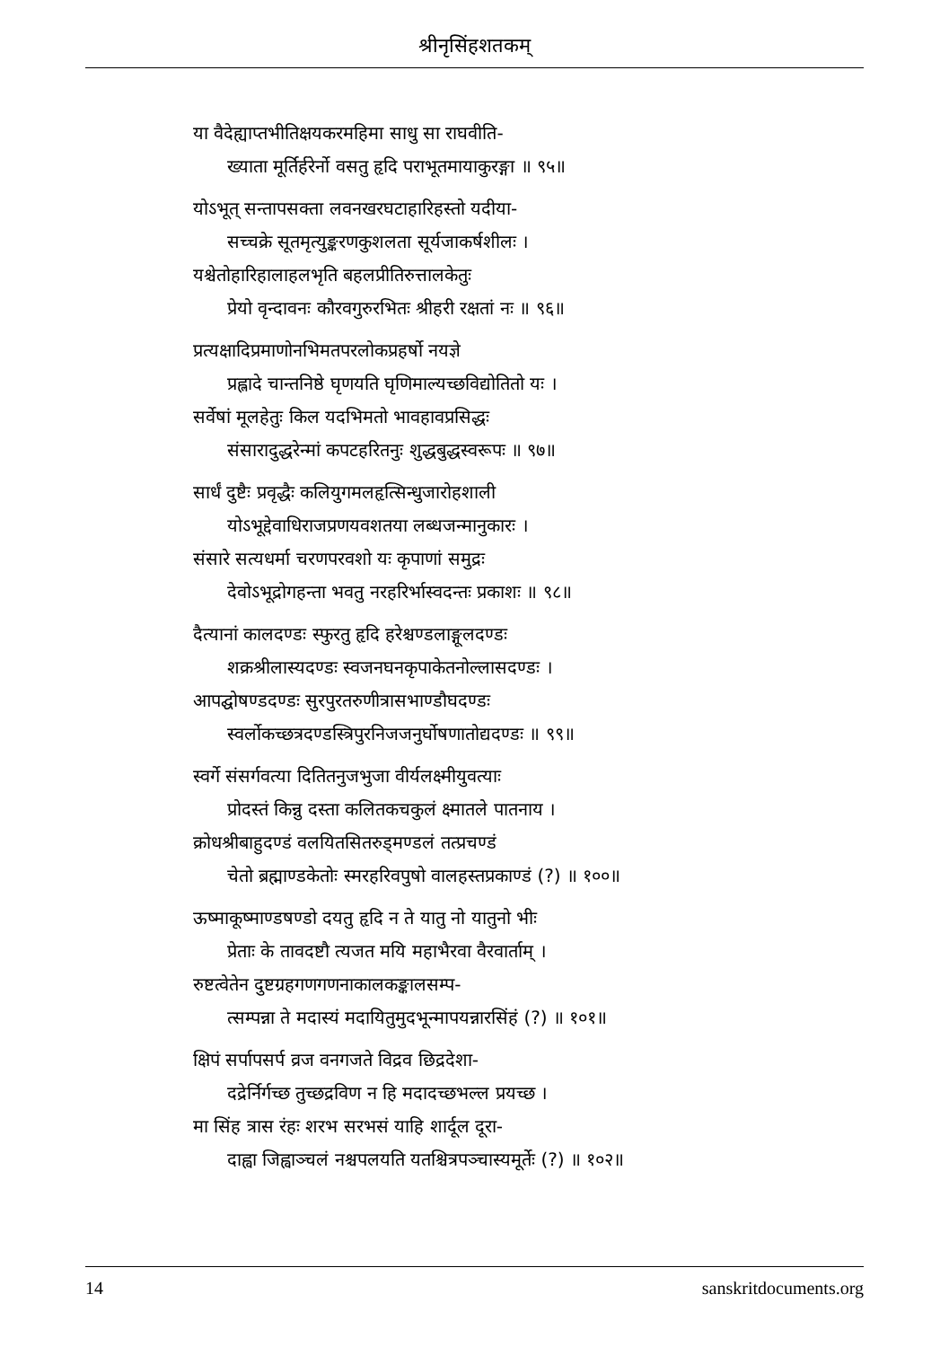श्रीनृसिंहशतकम्
या वैदेह्याप्तभीतिक्षयकरमहिमा साधु सा राघवीति-
ख्याता मूर्तिर्हरेर्नो वसतु हृदि पराभूतमायाकुरङ्गा ॥ ९५॥
योऽभूत् सन्तापसक्ता लवनखरघटाहारिहस्तो यदीया-
सच्चक्रे सूतमृत्युङ्करणकुशलता सूर्यजाकर्षशीलः ।
यश्चेतोहारिहालाहलभृति बहलप्रीतिरुत्तालकेतुः
प्रेयो वृन्दावनः कौरवगुरुरभितः श्रीहरी रक्षतां नः ॥ ९६॥
प्रत्यक्षादिप्रमाणोनभिमतपरलोकप्रहर्षो नयज्ञे
प्रह्लादे चान्तनिष्ठे घृणयति घृणिमाल्यच्छविद्योतितो यः ।
सर्वेषां मूलहेतुः किल यदभिमतो भावहावप्रसिद्धः
संसारादुद्धरेन्मां कपटहरितनुः शुद्धबुद्धस्वरूपः ॥ ९७॥
सार्धं दुष्टैः प्रवृद्धैः कलियुगमलहृत्सिन्धुजारोहशाली
योऽभूद्देवाधिराजप्रणयवशतया लब्धजन्मानुकारः ।
संसारे सत्यधर्मा चरणपरवशो यः कृपाणां समुद्रः
देवोऽभूद्रोगहन्ता भवतु नरहरिर्भास्वदन्तः प्रकाशः ॥ ९८॥
दैत्यानां कालदण्डः स्फुरतु हृदि हरेश्चण्डलाङ्गूलदण्डः
शक्रश्रीलास्यदण्डः स्वजनघनकृपाकेतनोल्लासदण्डः ।
आपद्घोषण्डदण्डः सुरपुरतरुणीत्रासभाण्डौघदण्डः
स्वर्लोकच्छत्रदण्डस्त्रिपुरनिजजनुर्घोषणातोद्यदण्डः ॥ ९९॥
स्वर्गे संसर्गवत्या दितितनुजभुजा वीर्यलक्ष्मीयुवत्याः
प्रोदस्तं किन्नु दस्ता कलितकचकुलं क्ष्मातले पातनाय ।
क्रोधश्रीबाहुदण्डं वलयितसितरुड्मण्डलं तत्प्रचण्डं
चेतो ब्रह्माण्डकेतोः स्मरहरिवपुषो वालहस्तप्रकाण्डं (?) ॥ १००॥
ऊष्माकूष्माण्डषण्डो दयतु हृदि न ते यातु नो यातुनो भीः
प्रेताः के तावदष्टौ त्यजत मयि महाभैरवा वैरवार्ताम् ।
रुष्टत्वेतेन दुष्टग्रहगणगणनाकालकङ्कालसम्प-
त्सम्पन्ना ते मदास्यं मदायितुमुदभून्मापयन्नारसिंहं (?) ॥ १०१॥
क्षिपं सर्पापसर्प व्रज वनगजते विद्रव छिद्रदेशा-
दद्रेर्निर्गच्छ तुच्छद्रविण न हि मदादच्छभल्ल प्रयच्छ ।
मा सिंह त्रास रंहः शरभ सरभसं याहि शार्दूल दूरा-
दाह्वा जिह्वाञ्चलं नश्चपलयति यतश्चित्रपञ्चास्यमूर्तेः (?) ॥ १०२॥
14 sanskritdocuments.org